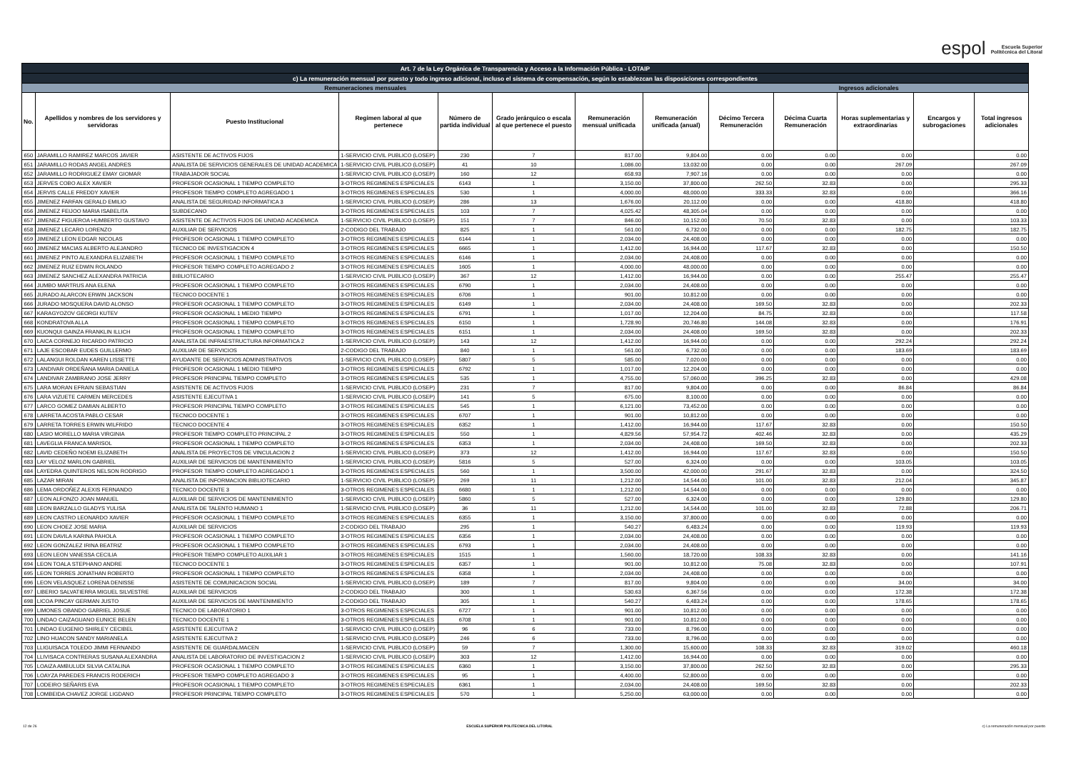espol Escuela Superior
Politécnica del Litoral
| Art. 7 de la Ley Orgánica de Transparencia y Acceso a la Información Pública - LOTAIP | | | | | | | | | | | | |
| --- | --- | --- | --- | --- | --- | --- | --- | --- | --- | --- | --- | --- |
| c) La remuneración mensual por puesto y todo ingreso adicional, incluso el sistema de compensación, según lo establezcan las disposiciones correspondientes | | | | | | | | | | | | |
| Remuneraciones mensuales | | | | | | | | Ingresos adicionales | | | | |
| No. | Apellidos y nombres de los servidores y servidoras | Puesto Institucional | Regimen laboral al que pertenece | Número de partida individual | Grado jerárquico o escala al que pertenece el puesto | Remuneración mensual unificada | Remuneración unificada (anual) | Décimo Tercera Remuneración | Décima Cuarta Remuneración | Horas suplementarias y extraordinarias | Encargos y subrogaciones | Total ingresos adicionales |
| 650 | JARAMILLO RAMIREZ MARCOS JAVIER | ASISTENTE DE ACTIVOS FIJOS | 1-SERVICIO CIVIL PUBLICO (LOSEP) | 230 | 7 | 817.00 | 9,804.00 | 0.00 | 0.00 | 0.00 | | 0.00 |
| 651 | JARAMILLO RODAS ANGEL ANDRES | ANALISTA DE SERVICIOS GENERALES DE UNIDAD ACADEMICA | 1-SERVICIO CIVIL PUBLICO (LOSEP) | 41 | 10 | 1,086.00 | 13,032.00 | 0.00 | 0.00 | 267.09 | | 267.09 |
| 652 | JARAMILLO RODRIGUEZ EMAY GIOMAR | TRABAJADOR SOCIAL | 1-SERVICIO CIVIL PUBLICO (LOSEP) | 160 | 12 | 658.93 | 7,907.16 | 0.00 | 0.00 | 0.00 | | 0.00 |
| 653 | JERVES COBO ALEX XAVIER | PROFESOR OCASIONAL 1 TIEMPO COMPLETO | 3-OTROS REGIMENES ESPECIALES | 6143 | 1 | 3,150.00 | 37,800.00 | 262.50 | 32.83 | 0.00 | | 295.33 |
| 654 | JERVIS CALLE FREDDY XAVIER | PROFESOR TIEMPO COMPLETO AGREGADO 1 | 3-OTROS REGIMENES ESPECIALES | 530 | 1 | 4,000.00 | 48,000.00 | 333.33 | 32.83 | 0.00 | | 366.16 |
| 655 | JIMENEZ FARFAN GERALD EMILIO | ANALISTA DE SEGURIDAD INFORMATICA 3 | 1-SERVICIO CIVIL PUBLICO (LOSEP) | 286 | 13 | 1,676.00 | 20,112.00 | 0.00 | 0.00 | 418.80 | | 418.80 |
| 656 | JIMENEZ FEIJOO MARIA ISABELITA | SUBDECANO | 3-OTROS REGIMENES ESPECIALES | 103 | 7 | 4,025.42 | 48,305.04 | 0.00 | 0.00 | 0.00 | | 0.00 |
| 657 | JIMENEZ FIGUEROA HUMBERTO GUSTAVO | ASISTENTE DE ACTIVOS FIJOS DE UNIDAD ACADEMICA | 1-SERVICIO CIVIL PUBLICO (LOSEP) | 151 | 7 | 846.00 | 10,152.00 | 70.50 | 32.83 | 0.00 | | 103.33 |
| 658 | JIMENEZ LECARO LORENZO | AUXILIAR DE SERVICIOS | 2-CODIGO DEL TRABAJO | 825 | 1 | 561.00 | 6,732.00 | 0.00 | 0.00 | 182.75 | | 182.75 |
| 659 | JIMENEZ LEON EDGAR NICOLAS | PROFESOR OCASIONAL 1 TIEMPO COMPLETO | 3-OTROS REGIMENES ESPECIALES | 6144 | 1 | 2,034.00 | 24,408.00 | 0.00 | 0.00 | 0.00 | | 0.00 |
| 660 | JIMENEZ MACIAS ALBERTO ALEJANDRO | TECNICO DE INVESTIGACION 4 | 3-OTROS REGIMENES ESPECIALES | 6665 | 1 | 1,412.00 | 16,944.00 | 117.67 | 32.83 | 0.00 | | 150.50 |
| 661 | JIMENEZ PINTO ALEXANDRA ELIZABETH | PROFESOR OCASIONAL 1 TIEMPO COMPLETO | 3-OTROS REGIMENES ESPECIALES | 6146 | 1 | 2,034.00 | 24,408.00 | 0.00 | 0.00 | 0.00 | | 0.00 |
| 662 | JIMENEZ RUIZ EDWIN ROLANDO | PROFESOR TIEMPO COMPLETO AGREGADO 2 | 3-OTROS REGIMENES ESPECIALES | 1605 | 1 | 4,000.00 | 48,000.00 | 0.00 | 0.00 | 0.00 | | 0.00 |
| 663 | JIMENEZ SANCHEZ ALEXANDRA PATRICIA | BIBLIOTECARIO | 1-SERVICIO CIVIL PUBLICO (LOSEP) | 367 | 12 | 1,412.00 | 16,944.00 | 0.00 | 0.00 | 255.47 | | 255.47 |
| 664 | JUMBO MARTRUS ANA ELENA | PROFESOR OCASIONAL 1 TIEMPO COMPLETO | 3-OTROS REGIMENES ESPECIALES | 6790 | 1 | 2,034.00 | 24,408.00 | 0.00 | 0.00 | 0.00 | | 0.00 |
| 665 | JURADO ALARCON ERWIN JACKSON | TECNICO DOCENTE 1 | 3-OTROS REGIMENES ESPECIALES | 6706 | 1 | 901.00 | 10,812.00 | 0.00 | 0.00 | 0.00 | | 0.00 |
| 666 | JURADO MOSQUERA DAVID ALONSO | PROFESOR OCASIONAL 1 TIEMPO COMPLETO | 3-OTROS REGIMENES ESPECIALES | 6149 | 1 | 2,034.00 | 24,408.00 | 169.50 | 32.83 | 0.00 | | 202.33 |
| 667 | KARAGYOZOV GEORGI KUTEV | PROFESOR OCASIONAL 1 MEDIO TIEMPO | 3-OTROS REGIMENES ESPECIALES | 6791 | 1 | 1,017.00 | 12,204.00 | 84.75 | 32.83 | 0.00 | | 117.58 |
| 668 | KONDRATOVA ALLA | PROFESOR OCASIONAL 1 TIEMPO COMPLETO | 3-OTROS REGIMENES ESPECIALES | 6150 | 1 | 1,728.90 | 20,746.80 | 144.08 | 32.83 | 0.00 | | 176.91 |
| 669 | KUONQUI GAINZA FRANKLIN ILLICH | PROFESOR OCASIONAL 1 TIEMPO COMPLETO | 3-OTROS REGIMENES ESPECIALES | 6151 | 1 | 2,034.00 | 24,408.00 | 169.50 | 32.83 | 0.00 | | 202.33 |
| 670 | LAICA CORNEJO RICARDO PATRICIO | ANALISTA DE INFRAESTRUCTURA INFORMATICA 2 | 1-SERVICIO CIVIL PUBLICO (LOSEP) | 143 | 12 | 1,412.00 | 16,944.00 | 0.00 | 0.00 | 292.24 | | 292.24 |
| 671 | LAJE ESCOBAR EUDES GUILLERMO | AUXILIAR DE SERVICIOS | 2-CODIGO DEL TRABAJO | 840 | 1 | 561.00 | 6,732.00 | 0.00 | 0.00 | 183.69 | | 183.69 |
| 672 | LALANGUI ROLDAN KAREN LISSETTE | AYUDANTE DE SERVICIOS ADMINISTRATIVOS | 1-SERVICIO CIVIL PUBLICO (LOSEP) | 5807 | 5 | 585.00 | 7,020.00 | 0.00 | 0.00 | 0.00 | | 0.00 |
| 673 | LANDIVAR ORDEÑANA MARIA DANIELA | PROFESOR OCASIONAL 1 MEDIO TIEMPO | 3-OTROS REGIMENES ESPECIALES | 6792 | 1 | 1,017.00 | 12,204.00 | 0.00 | 0.00 | 0.00 | | 0.00 |
| 674 | LANDIVAR ZAMBRANO JOSE JERRY | PROFESOR PRINCIPAL TIEMPO COMPLETO | 3-OTROS REGIMENES ESPECIALES | 535 | 1 | 4,755.00 | 57,060.00 | 396.25 | 32.83 | 0.00 | | 429.08 |
| 675 | LARA MORAN EFRAIN SEBASTIAN | ASISTENTE DE ACTIVOS FIJOS | 1-SERVICIO CIVIL PUBLICO (LOSEP) | 231 | 7 | 817.00 | 9,804.00 | 0.00 | 0.00 | 86.84 | | 86.84 |
| 676 | LARA VIZUETE CARMEN MERCEDES | ASISTENTE EJECUTIVA 1 | 1-SERVICIO CIVIL PUBLICO (LOSEP) | 141 | 5 | 675.00 | 8,100.00 | 0.00 | 0.00 | 0.00 | | 0.00 |
| 677 | LARCO GOMEZ DAMIAN ALBERTO | PROFESOR PRINCIPAL TIEMPO COMPLETO | 3-OTROS REGIMENES ESPECIALES | 545 | 1 | 6,121.00 | 73,452.00 | 0.00 | 0.00 | 0.00 | | 0.00 |
| 678 | LARRETA ACOSTA PABLO CESAR | TECNICO DOCENTE 1 | 3-OTROS REGIMENES ESPECIALES | 6707 | 1 | 901.00 | 10,812.00 | 0.00 | 0.00 | 0.00 | | 0.00 |
| 679 | LARRETA TORRES ERWIN WILFRIDO | TECNICO DOCENTE 4 | 3-OTROS REGIMENES ESPECIALES | 6352 | 1 | 1,412.00 | 16,944.00 | 117.67 | 32.83 | 0.00 | | 150.50 |
| 680 | LASIO MORELLO MARIA VIRGINIA | PROFESOR TIEMPO COMPLETO PRINCIPAL 2 | 3-OTROS REGIMENES ESPECIALES | 550 | 1 | 4,829.56 | 57,954.72 | 402.46 | 32.83 | 0.00 | | 435.29 |
| 681 | LAVEGLIA FRANCA MARISOL | PROFESOR OCASIONAL 1 TIEMPO COMPLETO | 3-OTROS REGIMENES ESPECIALES | 6353 | 1 | 2,034.00 | 24,408.00 | 169.50 | 32.83 | 0.00 | | 202.33 |
| 682 | LAVID CEDEÑO NOEMI ELIZABETH | ANALISTA DE PROYECTOS DE VINCULACION 2 | 1-SERVICIO CIVIL PUBLICO (LOSEP) | 373 | 12 | 1,412.00 | 16,944.00 | 117.67 | 32.83 | 0.00 | | 150.50 |
| 683 | LAY VELOZ MARLON GABRIEL | AUXILIAR DE SERVICIOS DE MANTENIMIENTO | 1-SERVICIO CIVIL PUBLICO (LOSEP) | 5816 | 5 | 527.00 | 6,324.00 | 0.00 | 0.00 | 103.05 | | 103.05 |
| 684 | LAYEDRA QUINTEROS NELSON RODRIGO | PROFESOR TIEMPO COMPLETO AGREGADO 1 | 3-OTROS REGIMENES ESPECIALES | 560 | 1 | 3,500.00 | 42,000.00 | 291.67 | 32.83 | 0.00 | | 324.50 |
| 685 | LAZAR MIRAN | ANALISTA DE INFORMACION BIBLIOTECARIO | 1-SERVICIO CIVIL PUBLICO (LOSEP) | 269 | 11 | 1,212.00 | 14,544.00 | 101.00 | 32.83 | 212.04 | | 345.87 |
| 686 | LEMA ORDOÑEZ ALEXIS FERNANDO | TECNICO DOCENTE 3 | 3-OTROS REGIMENES ESPECIALES | 6680 | 1 | 1,212.00 | 14,544.00 | 0.00 | 0.00 | 0.00 | | 0.00 |
| 687 | LEON ALFONZO JOAN MANUEL | AUXILIAR DE SERVICIOS DE MANTENIMIENTO | 1-SERVICIO CIVIL PUBLICO (LOSEP) | 5860 | 5 | 527.00 | 6,324.00 | 0.00 | 0.00 | 129.80 | | 129.80 |
| 688 | LEON BARZALLO GLADYS YULISA | ANALISTA DE TALENTO HUMANO 1 | 1-SERVICIO CIVIL PUBLICO (LOSEP) | 36 | 11 | 1,212.00 | 14,544.00 | 101.00 | 32.83 | 72.88 | | 206.71 |
| 689 | LEON CASTRO LEONARDO XAVIER | PROFESOR OCASIONAL 1 TIEMPO COMPLETO | 3-OTROS REGIMENES ESPECIALES | 6355 | 1 | 3,150.00 | 37,800.00 | 0.00 | 0.00 | 0.00 | | 0.00 |
| 690 | LEON CHOEZ JOSE MARIA | AUXILIAR DE SERVICIOS | 2-CODIGO DEL TRABAJO | 295 | 1 | 540.27 | 6,483.24 | 0.00 | 0.00 | 119.93 | | 119.93 |
| 691 | LEON DAVILA KARINA PAHOLA | PROFESOR OCASIONAL 1 TIEMPO COMPLETO | 3-OTROS REGIMENES ESPECIALES | 6356 | 1 | 2,034.00 | 24,408.00 | 0.00 | 0.00 | 0.00 | | 0.00 |
| 692 | LEON GONZALEZ IRINA BEATRIZ | PROFESOR OCASIONAL 1 TIEMPO COMPLETO | 3-OTROS REGIMENES ESPECIALES | 6793 | 1 | 2,034.00 | 24,408.00 | 0.00 | 0.00 | 0.00 | | 0.00 |
| 693 | LEON LEON VANESSA CECILIA | PROFESOR TIEMPO COMPLETO AUXILIAR 1 | 3-OTROS REGIMENES ESPECIALES | 1515 | 1 | 1,560.00 | 18,720.00 | 108.33 | 32.83 | 0.00 | | 141.16 |
| 694 | LEON TOALA STEPHANO ANDRE | TECNICO DOCENTE 1 | 3-OTROS REGIMENES ESPECIALES | 6357 | 1 | 901.00 | 10,812.00 | 75.08 | 32.83 | 0.00 | | 107.91 |
| 695 | LEON TORRES JONATHAN ROBERTO | PROFESOR OCASIONAL 1 TIEMPO COMPLETO | 3-OTROS REGIMENES ESPECIALES | 6358 | 1 | 2,034.00 | 24,408.00 | 0.00 | 0.00 | 0.00 | | 0.00 |
| 696 | LEON VELASQUEZ LORENA DENISSE | ASISTENTE DE COMUNICACION SOCIAL | 1-SERVICIO CIVIL PUBLICO (LOSEP) | 189 | 7 | 817.00 | 9,804.00 | 0.00 | 0.00 | 34.00 | | 34.00 |
| 697 | LIBERIO SALVATIERRA MIGUEL SILVESTRE | AUXILIAR DE SERVICIOS | 2-CODIGO DEL TRABAJO | 300 | 1 | 530.63 | 6,367.56 | 0.00 | 0.00 | 172.38 | | 172.38 |
| 698 | LICOA PINCAY GERMAN JUSTO | AUXILIAR DE SERVICIOS DE MANTENIMIENTO | 2-CODIGO DEL TRABAJO | 305 | 1 | 540.27 | 6,483.24 | 0.00 | 0.00 | 178.65 | | 178.65 |
| 699 | LIMONES OBANDO GABRIEL JOSUE | TECNICO DE LABORATORIO 1 | 3-OTROS REGIMENES ESPECIALES | 6727 | 1 | 901.00 | 10,812.00 | 0.00 | 0.00 | 0.00 | | 0.00 |
| 700 | LINDAO CAIZAGUANO EUNICE BELEN | TECNICO DOCENTE 1 | 3-OTROS REGIMENES ESPECIALES | 6708 | 1 | 901.00 | 10,812.00 | 0.00 | 0.00 | 0.00 | | 0.00 |
| 701 | LINDAO EUGENIO SHIRLEY CECIBEL | ASISTENTE EJECUTIVA 2 | 1-SERVICIO CIVIL PUBLICO (LOSEP) | 96 | 6 | 733.00 | 8,796.00 | 0.00 | 0.00 | 0.00 | | 0.00 |
| 702 | LINO HUACON SANDY MARIANELA | ASISTENTE EJECUTIVA 2 | 1-SERVICIO CIVIL PUBLICO (LOSEP) | 246 | 6 | 733.00 | 8,796.00 | 0.00 | 0.00 | 0.00 | | 0.00 |
| 703 | LLIGUISACA TOLEDO JIMMI FERNANDO | ASISTENTE DE GUARDALMACEN | 1-SERVICIO CIVIL PUBLICO (LOSEP) | 59 | 7 | 1,300.00 | 15,600.00 | 108.33 | 32.83 | 319.02 | | 460.18 |
| 704 | LLIVISACA CONTRERAS SUSANA ALEXANDRA | ANALISTA DE LABORATORIO DE INVESTIGACION 2 | 1-SERVICIO CIVIL PUBLICO (LOSEP) | 303 | 12 | 1,412.00 | 16,944.00 | 0.00 | 0.00 | 0.00 | | 0.00 |
| 705 | LOAIZA AMBULUDI SILVIA CATALINA | PROFESOR OCASIONAL 1 TIEMPO COMPLETO | 3-OTROS REGIMENES ESPECIALES | 6360 | 1 | 3,150.00 | 37,800.00 | 262.50 | 32.83 | 0.00 | | 295.33 |
| 706 | LOAYZA PAREDES FRANCIS RODERICH | PROFESOR TIEMPO COMPLETO AGREGADO 3 | 3-OTROS REGIMENES ESPECIALES | 95 | 1 | 4,400.00 | 52,800.00 | 0.00 | 0.00 | 0.00 | | 0.00 |
| 707 | LODEIRO SEÑARIS EVA | PROFESOR OCASIONAL 1 TIEMPO COMPLETO | 3-OTROS REGIMENES ESPECIALES | 6361 | 1 | 2,034.00 | 24,408.00 | 169.50 | 32.83 | 0.00 | | 202.33 |
| 708 | LOMBEIDA CHAVEZ JORGE LIGDANO | PROFESOR PRINCIPAL TIEMPO COMPLETO | 3-OTROS REGIMENES ESPECIALES | 570 | 1 | 5,250.00 | 63,000.00 | 0.00 | 0.00 | 0.00 | | 0.00 |
12 de 26 ESCUELA SUPERIOR POLITECNICA DEL LITORAL c) La remuneración mensual por puesto